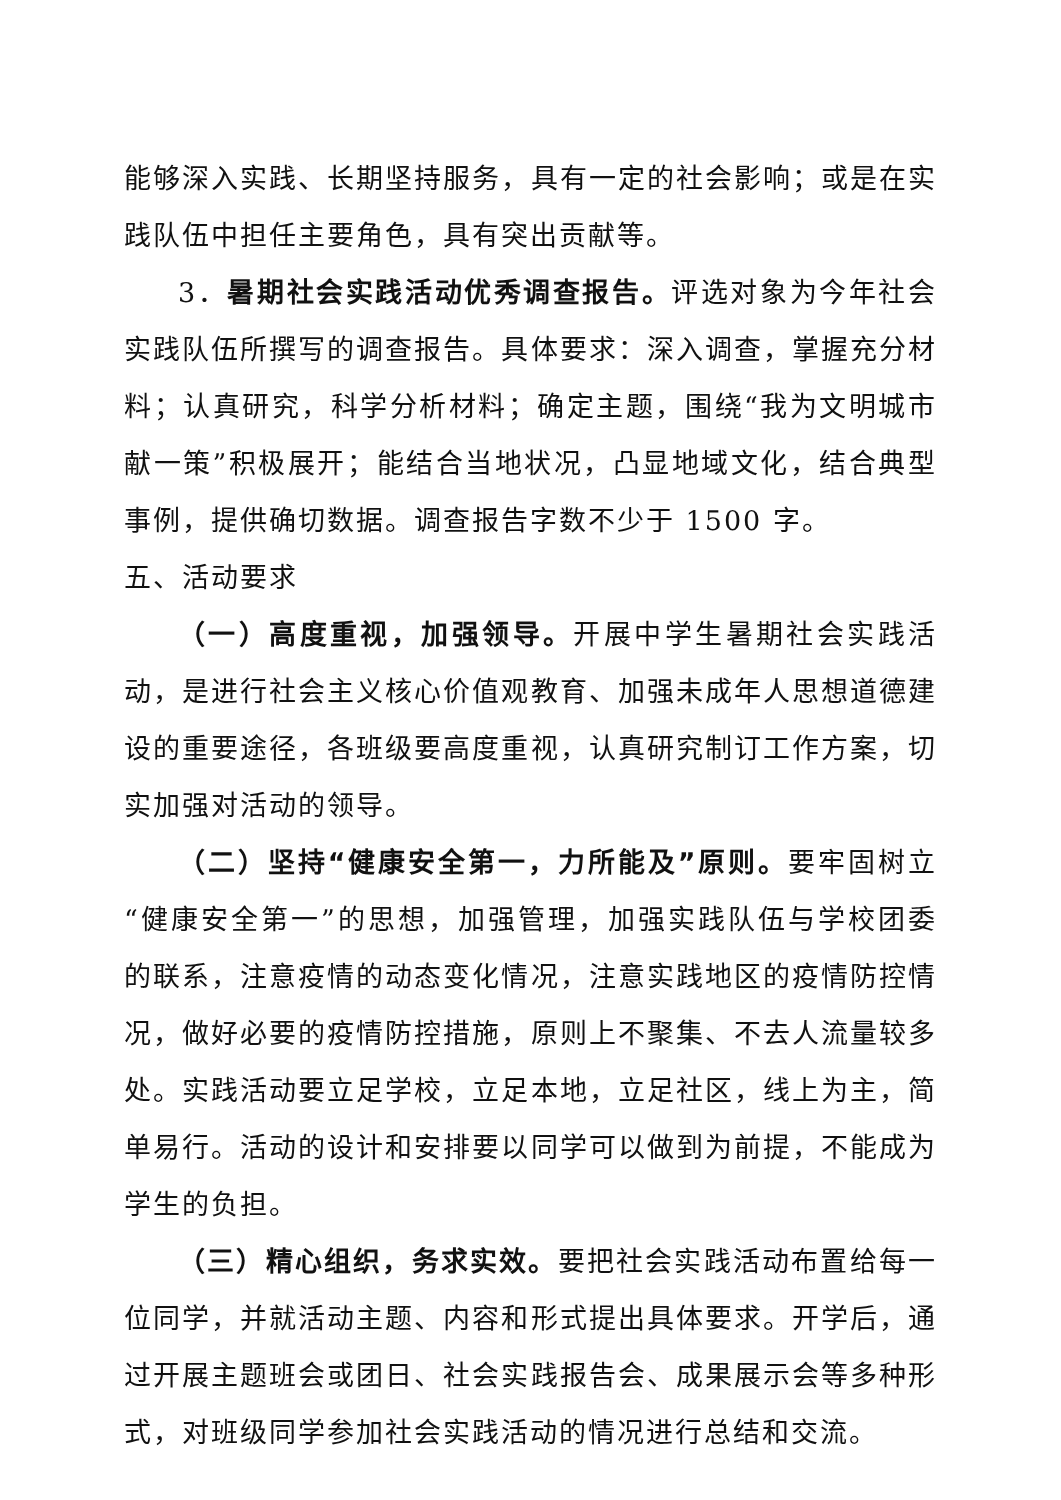能够深入实践、长期坚持服务，具有一定的社会影响；或是在实践队伍中担任主要角色，具有突出贡献等。
3．暑期社会实践活动优秀调查报告。评选对象为今年社会实践队伍所撰写的调查报告。具体要求：深入调查，掌握充分材料；认真研究，科学分析材料；确定主题，围绕“我为文明城市献一策”积极展开；能结合当地状况，凸显地域文化，结合典型事例，提供确切数据。调查报告字数不少于 1500 字。
五、活动要求
（一）高度重视，加强领导。开展中学生暑期社会实践活动，是进行社会主义核心价值观教育、加强未成年人思想道德建设的重要途径，各班级要高度重视，认真研究制订工作方案，切实加强对活动的领导。
（二）坚持“健康安全第一，力所能及”原则。要牢固树立“健康安全第一”的思想，加强管理，加强实践队伍与学校团委的联系，注意疫情的动态变化情况，注意实践地区的疫情防控情况，做好必要的疫情防控措施，原则上不聚集、不去人流量较多处。实践活动要立足学校，立足本地，立足社区，线上为主，简单易行。活动的设计和安排要以同学可以做到为前提，不能成为学生的负担。
（三）精心组织，务求实效。要把社会实践活动布置给每一位同学，并就活动主题、内容和形式提出具体要求。开学后，通过开展主题班会或团日、社会实践报告会、成果展示会等多种形式，对班级同学参加社会实践活动的情况进行总结和交流。